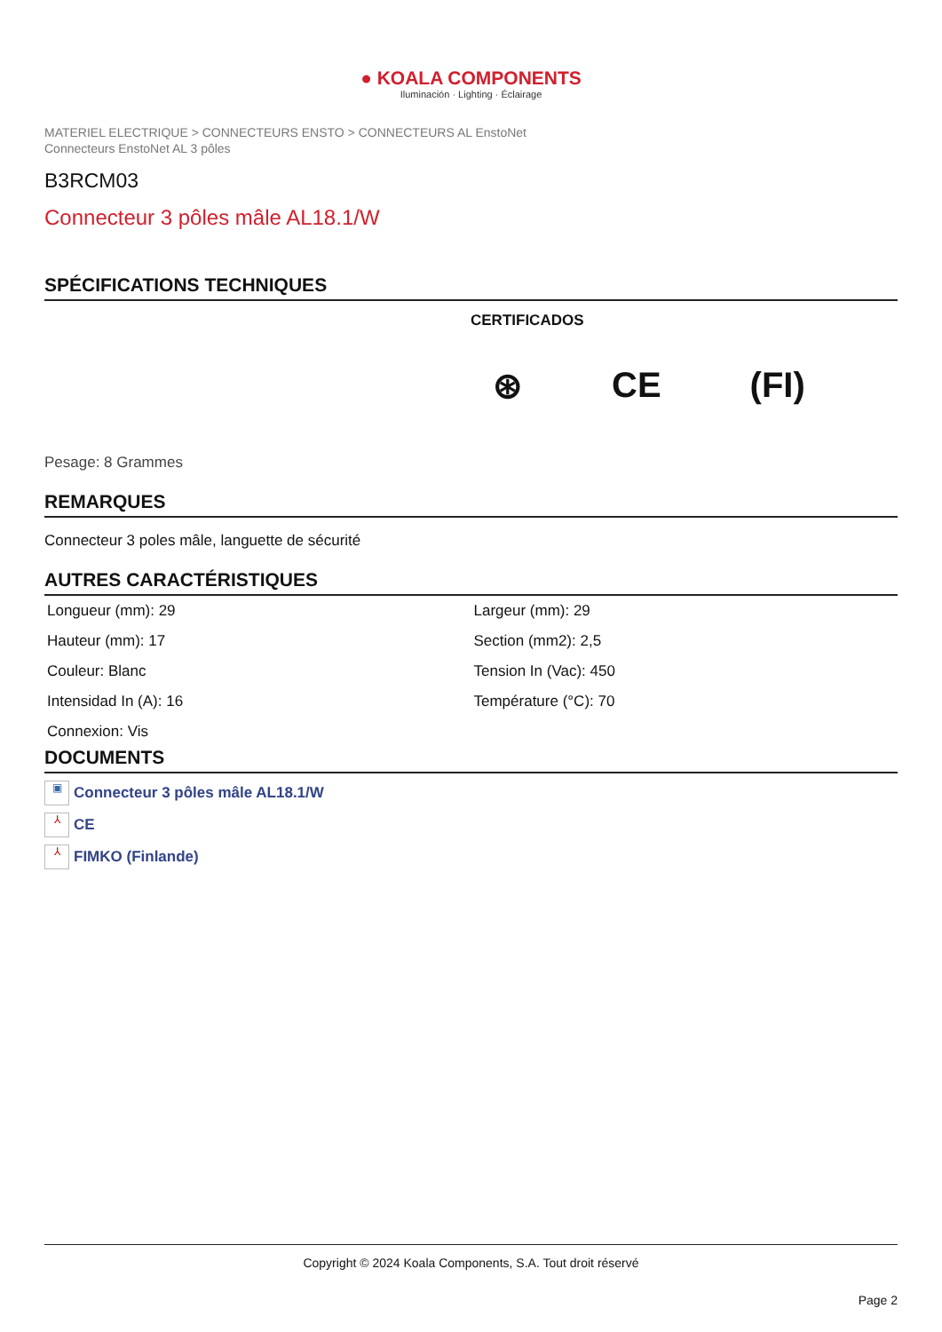● KOALA COMPONENTS
Iluminación · Lighting · Éclairage
MATERIEL ELECTRIQUE > CONNECTEURS ENSTO > CONNECTEURS AL EnstoNet
Connecteurs EnstoNet AL 3 pôles
B3RCM03
Connecteur 3 pôles mâle AL18.1/W
SPÉCIFICATIONS TECHNIQUES
CERTIFICADOS
⊛ CE (FI)
Pesage: 8 Grammes
REMARQUES
Connecteur 3 poles mâle, languette de sécurité
AUTRES CARACTÉRISTIQUES
| Longueur (mm): 29 | Largeur (mm): 29 |
| Hauteur (mm): 17 | Section (mm2): 2,5 |
| Couleur: Blanc | Tension In (Vac): 450 |
| Intensidad In (A): 16 | Température (°C): 70 |
| Connexion: Vis | |
DOCUMENTS
▣ Connecteur 3 pôles mâle AL18.1/W
⅄ CE
⅄ FIMKO (Finlande)
Copyright © 2024 Koala Components, S.A. Tout droit réservé
Page 2